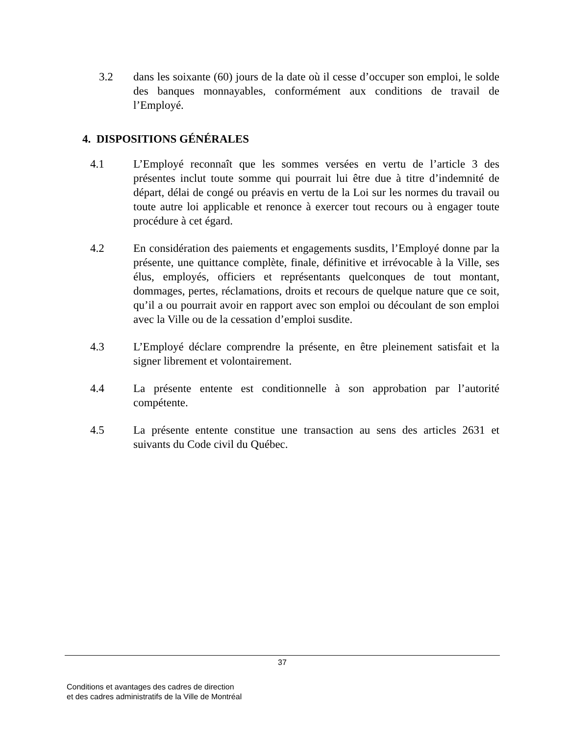3.2 dans les soixante (60) jours de la date où il cesse d’occuper son emploi, le solde des banques monnayables, conformément aux conditions de travail de l’Employé.
4. DISPOSITIONS GÉNÉRALES
4.1 L’Employé reconnaît que les sommes versées en vertu de l’article 3 des présentes inclut toute somme qui pourrait lui être due à titre d’indemnité de départ, délai de congé ou préavis en vertu de la Loi sur les normes du travail ou toute autre loi applicable et renonce à exercer tout recours ou à engager toute procédure à cet égard.
4.2 En considération des paiements et engagements susdits, l’Employé donne par la présente, une quittance complète, finale, définitive et irrévocable à la Ville, ses élus, employés, officiers et représentants quelconques de tout montant, dommages, pertes, réclamations, droits et recours de quelque nature que ce soit, qu’il a ou pourrait avoir en rapport avec son emploi ou découlant de son emploi avec la Ville ou de la cessation d’emploi susdite.
4.3 L’Employé déclare comprendre la présente, en être pleinement satisfait et la signer librement et volontairement.
4.4 La présente entente est conditionnelle à son approbation par l’autorité compétente.
4.5 La présente entente constitue une transaction au sens des articles 2631 et suivants du Code civil du Québec.
37
Conditions et avantages des cadres de direction
et des cadres administratifs de la Ville de Montréal